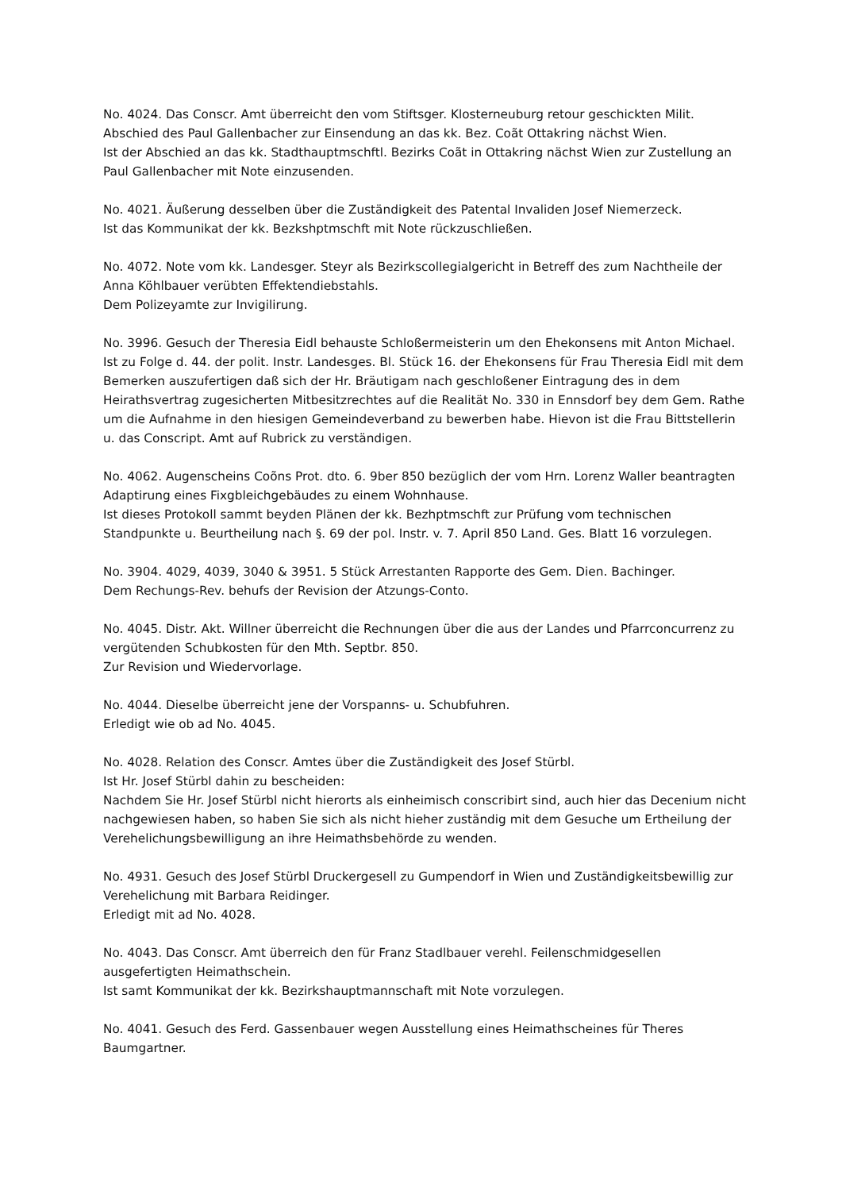No. 4024. Das Conscr. Amt überreicht den vom Stiftsger. Klosterneuburg retour geschickten Milit. Abschied des Paul Gallenbacher zur Einsendung an das kk. Bez. Coãt Ottakring nächst Wien.
Ist der Abschied an das kk. Stadthauptmschftl. Bezirks Coãt in Ottakring nächst Wien zur Zustellung an Paul Gallenbacher mit Note einzusenden.
No. 4021. Äußerung desselben über die Zuständigkeit des Patental Invaliden Josef Niemerzeck.
Ist das Kommunikat der kk. Bezkshptmschft mit Note rückzuschließen.
No. 4072. Note vom kk. Landesger. Steyr als Bezirkscollegialgericht in Betreff des zum Nachtheile der Anna Köhlbauer verübten Effektendiebstahls.
Dem Polizeyamte zur Invigilirung.
No. 3996. Gesuch der Theresia Eidl behauste Schloßermeisterin um den Ehekonsens mit Anton Michael.
Ist zu Folge d. 44. der polit. Instr. Landesges. Bl. Stück 16. der Ehekonsens für Frau Theresia Eidl mit dem Bemerken auszufertigen daß sich der Hr. Bräutigam nach geschloßener Eintragung des in dem Heirathsvertrag zugesicherten Mitbesitzrechtes auf die Realität No. 330 in Ennsdorf bey dem Gem. Rathe um die Aufnahme in den hiesigen Gemeindeverband zu bewerben habe. Hievon ist die Frau Bittstellerin u. das Conscript. Amt auf Rubrick zu verständigen.
No. 4062. Augenscheins Coõns Prot. dto. 6. 9ber 850 bezüglich der vom Hrn. Lorenz Waller beantragten Adaptirung eines Fixgbleichgebäudes zu einem Wohnhause.
Ist dieses Protokoll sammt beyden Plänen der kk. Bezhptmschft zur Prüfung vom technischen Standpunkte u. Beurtheilung nach §. 69 der pol. Instr. v. 7. April 850 Land. Ges. Blatt 16 vorzulegen.
No. 3904. 4029, 4039, 3040 & 3951. 5 Stück Arrestanten Rapporte des Gem. Dien. Bachinger.
Dem Rechungs-Rev. behufs der Revision der Atzungs-Conto.
No. 4045. Distr. Akt. Willner überreicht die Rechnungen über die aus der Landes und Pfarrconcurrenz zu vergütenden Schubkosten für den Mth. Septbr. 850.
Zur Revision und Wiedervorlage.
No. 4044. Dieselbe überreicht jene der Vorspanns- u. Schubfuhren.
Erledigt wie ob ad No. 4045.
No. 4028. Relation des Conscr. Amtes über die Zuständigkeit des Josef Stürbl.
Ist Hr. Josef Stürbl dahin zu bescheiden:
Nachdem Sie Hr. Josef Stürbl nicht hierorts als einheimisch conscribirt sind, auch hier das Decenium nicht nachgewiesen haben, so haben Sie sich als nicht hieher zuständig mit dem Gesuche um Ertheilung der Verehelichungsbewilligung an ihre Heimathsbehörde zu wenden.
No. 4931. Gesuch des Josef Stürbl Druckergesell zu Gumpendorf in Wien und Zuständigkeitsbewillig zur Verehelichung mit Barbara Reidinger.
Erledigt mit ad No. 4028.
No. 4043. Das Conscr. Amt überreich den für Franz Stadlbauer verehl. Feilenschmidgesellen ausgefertigten Heimathschein.
Ist samt Kommunikat der kk. Bezirkshauptmannschaft mit Note vorzulegen.
No. 4041. Gesuch des Ferd. Gassenbauer wegen Ausstellung eines Heimathscheines für Theres Baumgartner.